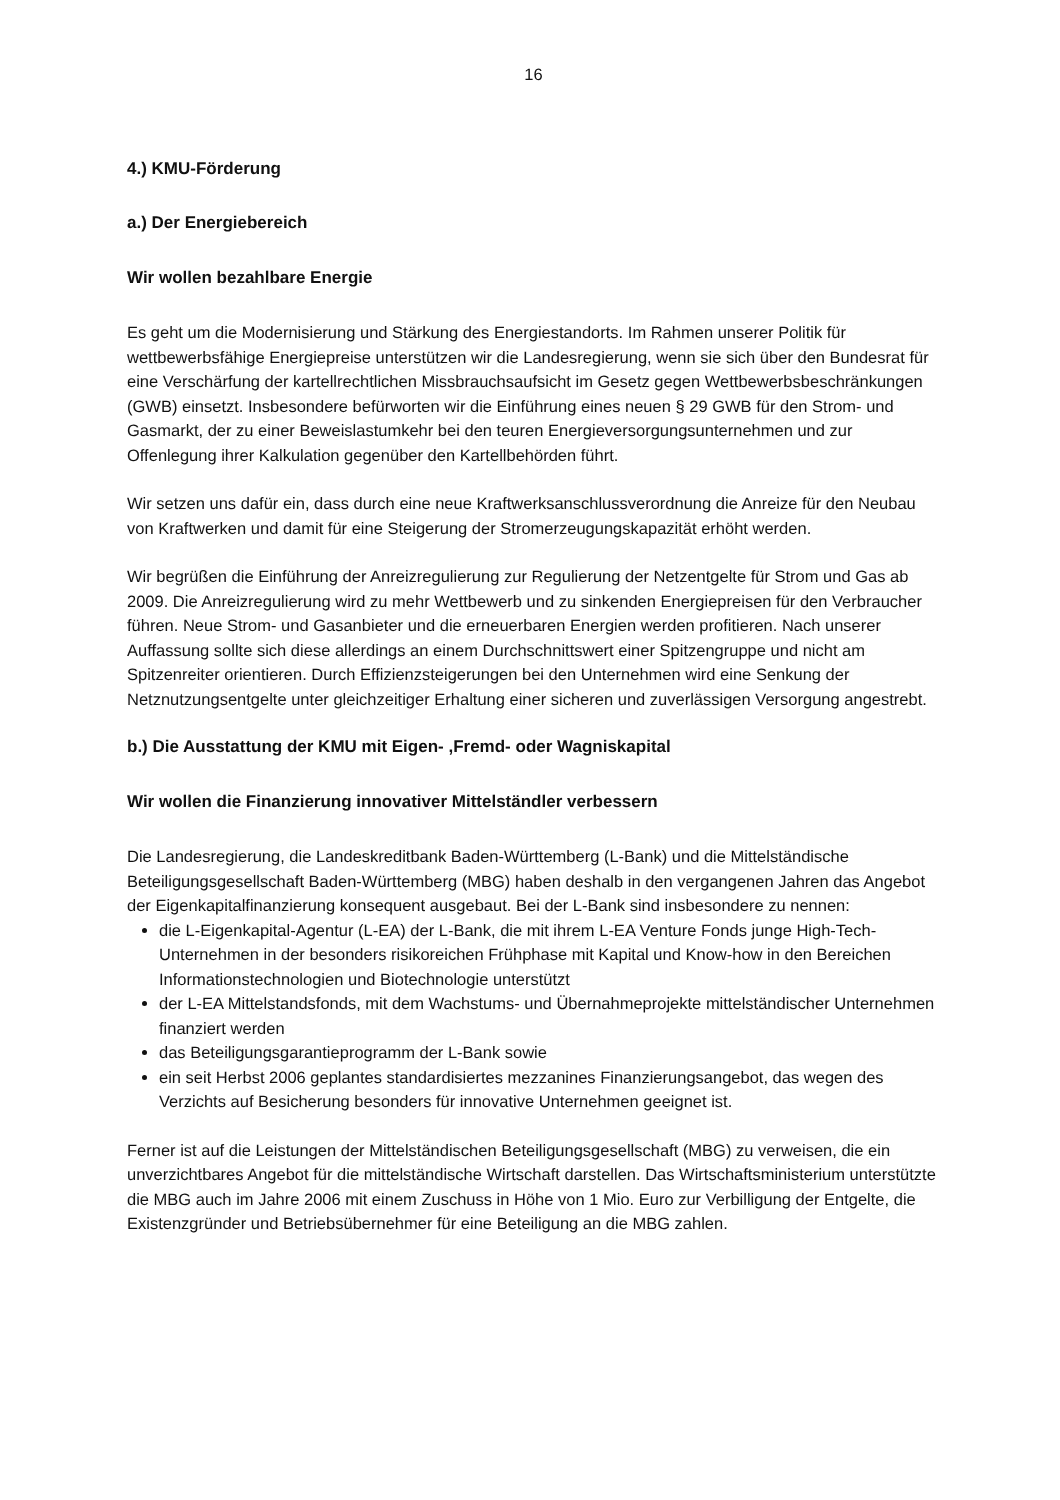16
4.) KMU-Förderung
a.) Der Energiebereich
Wir wollen bezahlbare Energie
Es geht um die Modernisierung und Stärkung des Energiestandorts. Im Rahmen unserer Politik für wettbewerbsfähige Energiepreise unterstützen wir die Landesregierung, wenn sie sich über den Bundesrat für eine Verschärfung der kartellrechtlichen Missbrauchsaufsicht im Gesetz gegen Wettbewerbsbeschränkungen (GWB) einsetzt. Insbesondere befürworten wir die Einführung eines neuen § 29 GWB für den Strom- und Gasmarkt, der zu einer Beweislastumkehr bei den teuren Energieversorgungsunternehmen und zur Offenlegung ihrer Kalkulation gegenüber den Kartellbehörden führt.
Wir setzen uns dafür ein, dass durch eine neue Kraftwerksanschlussverordnung die Anreize für den Neubau von Kraftwerken und damit für eine Steigerung der Stromerzeugungskapazität erhöht werden.
Wir begrüßen die Einführung der Anreizregulierung zur Regulierung der Netzentgelte für Strom und Gas ab 2009. Die Anreizregulierung wird zu mehr Wettbewerb und zu sinkenden Energiepreisen für den Verbraucher führen. Neue Strom- und Gasanbieter und die erneuerbaren Energien werden profitieren. Nach unserer Auffassung sollte sich diese allerdings an einem Durchschnittswert einer Spitzengruppe und nicht am Spitzenreiter orientieren. Durch Effizienzsteigerungen bei den Unternehmen wird eine Senkung der Netznutzungsentgelte unter gleichzeitiger Erhaltung einer sicheren und zuverlässigen Versorgung angestrebt.
b.) Die Ausstattung der KMU mit Eigen- ,Fremd- oder Wagniskapital
Wir wollen die Finanzierung innovativer Mittelständler verbessern
Die Landesregierung, die Landeskreditbank Baden-Württemberg (L-Bank) und die Mittelständische Beteiligungsgesellschaft Baden-Württemberg (MBG) haben deshalb in den vergangenen Jahren das Angebot der Eigenkapitalfinanzierung konsequent ausgebaut. Bei der L-Bank sind insbesondere zu nennen:
die L-Eigenkapital-Agentur (L-EA) der L-Bank, die mit ihrem L-EA Venture Fonds junge High-Tech-Unternehmen in der besonders risikoreichen Frühphase mit Kapital und Know-how in den Bereichen Informationstechnologien und Biotechnologie unterstützt
der L-EA Mittelstandsfonds, mit dem Wachstums- und Übernahmeprojekte mittelständischer Unternehmen finanziert werden
das Beteiligungsgarantieprogramm der L-Bank sowie
ein seit Herbst 2006 geplantes standardisiertes mezzanines Finanzierungsangebot, das wegen des Verzichts auf Besicherung besonders für innovative Unternehmen geeignet ist.
Ferner ist auf die Leistungen der Mittelständischen Beteiligungsgesellschaft (MBG) zu verweisen, die ein unverzichtbares Angebot für die mittelständische Wirtschaft darstellen. Das Wirtschaftsministerium unterstützte die MBG auch im Jahre 2006 mit einem Zuschuss in Höhe von 1 Mio. Euro zur Verbilligung der Entgelte, die Existenzgründer und Betriebsübernehmer für eine Beteiligung an die MBG zahlen.